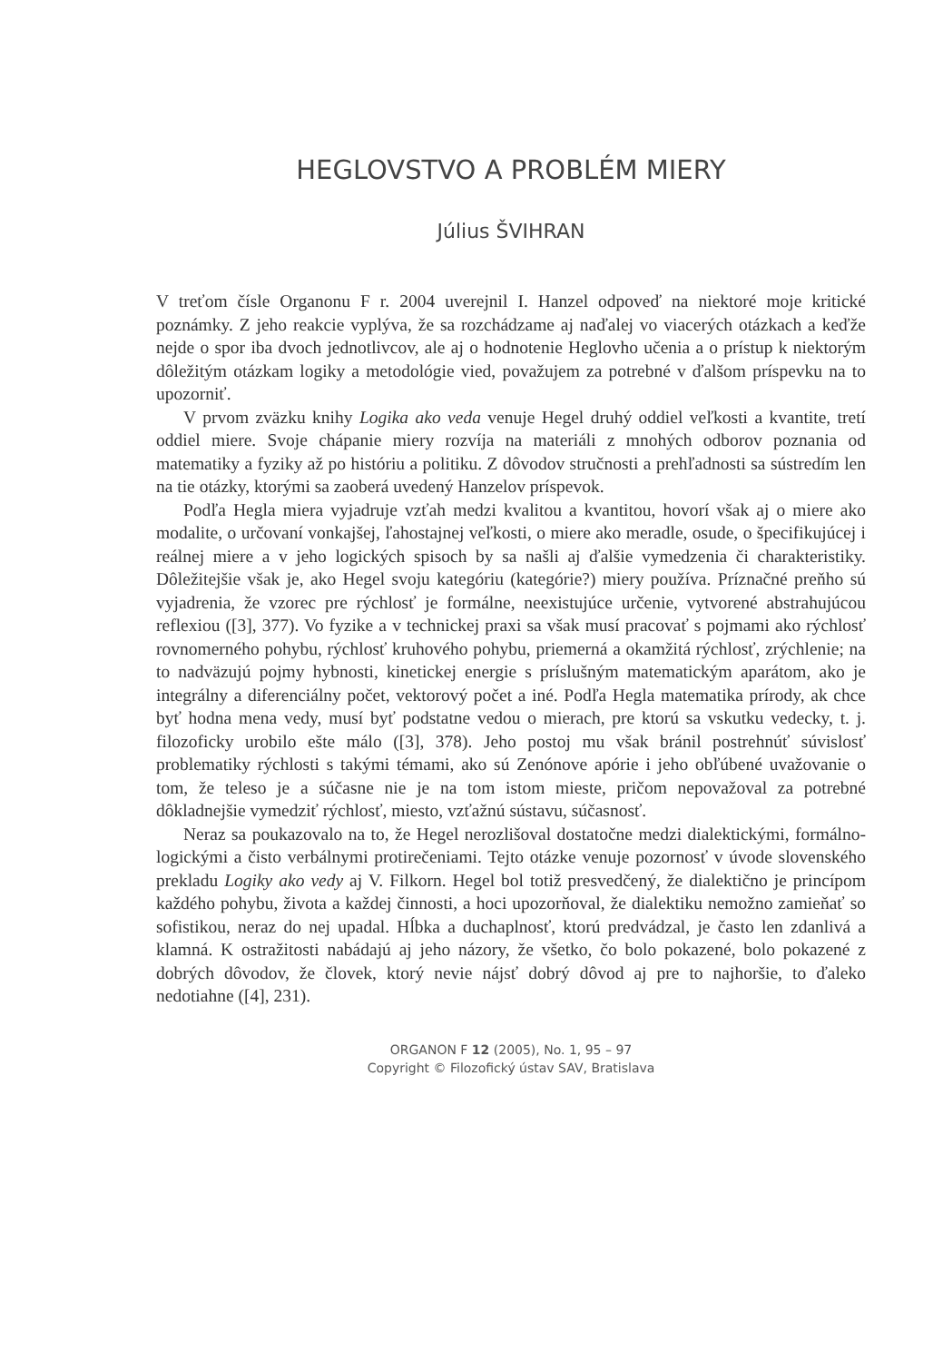HEGLOVSTVO A PROBLÉM MIERY
Július ŠVIHRAN
V treťom čísle Organonu F r. 2004 uverejnil I. Hanzel odpoveď na niektoré moje kritické poznámky. Z jeho reakcie vyplýva, že sa rozchádzame aj naďalej vo viacerých otázkach a keďže nejde o spor iba dvoch jednotlivcov, ale aj o hodnotenie Heglovho učenia a o prístup k niektorým dôležitým otázkam logiky a metodológie vied, považujem za potrebné v ďalšom príspevku na to upozorniť.
V prvom zväzku knihy Logika ako veda venuje Hegel druhý oddiel veľkosti a kvantite, tretí oddiel miere. Svoje chápanie miery rozvíja na materiáli z mnohých odborov poznania od matematiky a fyziky až po históriu a politiku. Z dôvodov stručnosti a prehľadnosti sa sústredím len na tie otázky, ktorými sa zaoberá uvedený Hanzelov príspevok.
Podľa Hegla miera vyjadruje vzťah medzi kvalitou a kvantitou, hovorí však aj o miere ako modalite, o určovaní vonkajšej, ľahostajnej veľkosti, o miere ako meradle, osude, o špecifikujúcej i reálnej miere a v jeho logických spisoch by sa našli aj ďalšie vymedzenia či charakteristiky. Dôležitejšie však je, ako Hegel svoju kategóriu (kategórie?) miery používa. Príznačné preňho sú vyjadrenia, že vzorec pre rýchlosť je formálne, neexistujúce určenie, vytvorené abstrahujúcou reflexiou ([3], 377). Vo fyzike a v technickej praxi sa však musí pracovať s pojmami ako rýchlosť rovnomerného pohybu, rýchlosť kruhového pohybu, priemerná a okamžitá rýchlosť, zrýchlenie; na to nadväzujú pojmy hybnosti, kinetickej energie s príslušným matematickým aparátom, ako je integrálny a diferenciálny počet, vektorový počet a iné. Podľa Hegla matematika prírody, ak chce byť hodna mena vedy, musí byť podstatne vedou o mierach, pre ktorú sa vskutku vedecky, t. j. filozoficky urobilo ešte málo ([3], 378). Jeho postoj mu však bránil postrehnúť súvislosť problematiky rýchlosti s takými témami, ako sú Zenónove apórie i jeho obľúbené uvažovanie o tom, že teleso je a súčasne nie je na tom istom mieste, pričom nepovažoval za potrebné dôkladnejšie vymedziť rýchlosť, miesto, vzťažnú sústavu, súčasnosť.
Neraz sa poukazovalo na to, že Hegel nerozlišoval dostatočne medzi dialektickými, formálno-logickými a čisto verbálnymi protirečeniami. Tejto otázke venuje pozornosť v úvode slovenského prekladu Logiky ako vedy aj V. Filkorn. Hegel bol totiž presvedčený, že dialektično je princípom každého pohybu, života a každej činnosti, a hoci upozorňoval, že dialektiku nemožno zamieňať so sofistikou, neraz do nej upadal. Hĺbka a duchaplnosť, ktorú predvádzal, je často len zdanlivá a klamná. K ostražitosti nabádajú aj jeho názory, že všetko, čo bolo pokazené, bolo pokazené z dobrých dôvodov, že človek, ktorý nevie nájsť dobrý dôvod aj pre to najhoršie, to ďaleko nedotiahne ([4], 231).
ORGANON F 12 (2005), No. 1, 95 – 97
Copyright © Filozofický ústav SAV, Bratislava